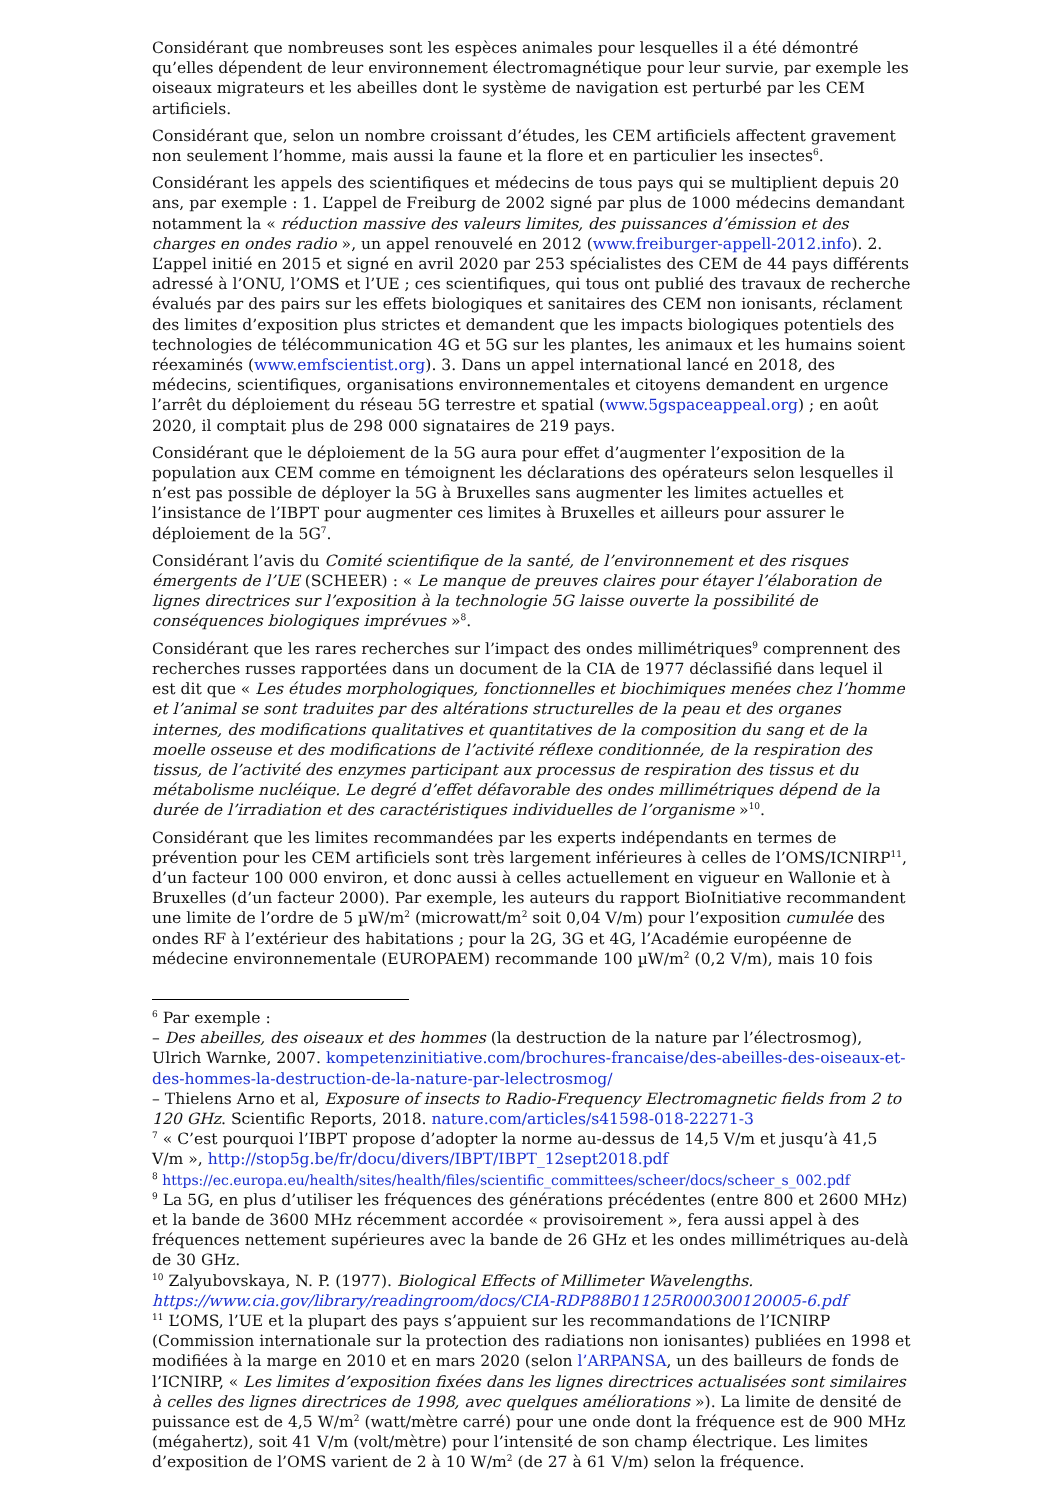Considérant que nombreuses sont les espèces animales pour lesquelles il a été démontré qu’elles dépendent de leur environnement électromagnétique pour leur survie, par exemple les oiseaux migrateurs et les abeilles dont le système de navigation est perturbé par les CEM artificiels.
Considérant que, selon un nombre croissant d’études, les CEM artificiels affectent gravement non seulement l’homme, mais aussi la faune et la flore et en particulier les insectes<sup>6</sup>.
Considérant les appels des scientifiques et médecins de tous pays qui se multiplient depuis 20 ans, par exemple : 1. L’appel de Freiburg de 2002 signé par plus de 1000 médecins demandant notamment la « réduction massive des valeurs limites, des puissances d’émission et des charges en ondes radio », un appel renouvelé en 2012 (www.freiburger-appell-2012.info). 2. L’appel initié en 2015 et signé en avril 2020 par 253 spécialistes des CEM de 44 pays différents adressé à l’ONU, l’OMS et l’UE ; ces scientifiques, qui tous ont publié des travaux de recherche évalués par des pairs sur les effets biologiques et sanitaires des CEM non ionisants, réclament des limites d’exposition plus strictes et demandent que les impacts biologiques potentiels des technologies de télécommunication 4G et 5G sur les plantes, les animaux et les humains soient réexaminés (www.emfscientist.org). 3. Dans un appel international lancé en 2018, des médecins, scientifiques, organisations environnementales et citoyens demandent en urgence l’arrêt du déploiement du réseau 5G terrestre et spatial (www.5gspaceappeal.org) ; en août 2020, il comptait plus de 298 000 signataires de 219 pays.
Considérant que le déploiement de la 5G aura pour effet d’augmenter l’exposition de la population aux CEM comme en témoignent les déclarations des opérateurs selon lesquelles il n’est pas possible de déployer la 5G à Bruxelles sans augmenter les limites actuelles et l’insistance de l’IBPT pour augmenter ces limites à Bruxelles et ailleurs pour assurer le déploiement de la 5G<sup>7</sup>.
Considérant l’avis du Comité scientifique de la santé, de l’environnement et des risques émergents de l’UE (SCHEER) : « Le manque de preuves claires pour étayer l’élaboration de lignes directrices sur l’exposition à la technologie 5G laisse ouverte la possibilité de conséquences biologiques imprévues »<sup>8</sup>.
Considérant que les rares recherches sur l’impact des ondes millimétriques<sup>9</sup> comprennent des recherches russes rapportées dans un document de la CIA de 1977 déclassifié dans lequel il est dit que « Les études morphologiques, fonctionnelles et biochimiques menées chez l’homme et l’animal se sont traduites par des altérations structurelles de la peau et des organes internes, des modifications qualitatives et quantitatives de la composition du sang et de la moelle osseuse et des modifications de l’activité réflexe conditionnée, de la respiration des tissus, de l’activité des enzymes participant aux processus de respiration des tissus et du métabolisme nucléique. Le degré d’effet défavorable des ondes millimétriques dépend de la durée de l’irradiation et des caractéristiques individuelles de l’organisme »<sup>10</sup>.
Considérant que les limites recommandées par les experts indépendants en termes de prévention pour les CEM artificiels sont très largement inférieures à celles de l’OMS/ICNIRP<sup>11</sup>, d’un facteur 100 000 environ, et donc aussi à celles actuellement en vigueur en Wallonie et à Bruxelles (d’un facteur 2000). Par exemple, les auteurs du rapport BioInitiative recommandent une limite de l’ordre de 5 µW/m<sup>2</sup> (microwatt/m<sup>2</sup> soit 0,04 V/m) pour l’exposition cumulée des ondes RF à l’extérieur des habitations ; pour la 2G, 3G et 4G, l’Académie européenne de médecine environnementale (EUROPAEM) recommande 100 µW/m<sup>2</sup> (0,2 V/m), mais 10 fois
<sup>6</sup> Par exemple :
– Des abeilles, des oiseaux et des hommes (la destruction de la nature par l’électrosmog), Ulrich Warnke, 2007. kompetenzinitiative.com/brochures-francaise/des-abeilles-des-oiseaux-et-des-hommes-la-destruction-de-la-nature-par-lelectrosmog/
– Thielens Arno et al, Exposure of insects to Radio-Frequency Electromagnetic fields from 2 to 120 GHz. Scientific Reports, 2018. nature.com/articles/s41598-018-22271-3
<sup>7</sup> « C’est pourquoi l’IBPT propose d’adopter la norme au-dessus de 14,5 V/m et jusqu’à 41,5 V/m », http://stop5g.be/fr/docu/divers/IBPT/IBPT_12sept2018.pdf
<sup>8</sup> https://ec.europa.eu/health/sites/health/files/scientific_committees/scheer/docs/scheer_s_002.pdf
<sup>9</sup> La 5G, en plus d’utiliser les fréquences des générations précédentes (entre 800 et 2600 MHz) et la bande de 3600 MHz récemment accordée « provisoirement », fera aussi appel à des fréquences nettement supérieures avec la bande de 26 GHz et les ondes millimétriques au-delà de 30 GHz.
<sup>10</sup> Zalyubovskaya, N. P. (1977). Biological Effects of Millimeter Wavelengths. https://www.cia.gov/library/readingroom/docs/CIA-RDP88B01125R000300120005-6.pdf
<sup>11</sup> L’OMS, l’UE et la plupart des pays s’appuient sur les recommandations de l’ICNIRP (Commission internationale sur la protection des radiations non ionisantes) publiées en 1998 et modifiées à la marge en 2010 et en mars 2020 (selon l’ARPANSA, un des bailleurs de fonds de l’ICNIRP, « Les limites d’exposition fixées dans les lignes directrices actualisées sont similaires à celles des lignes directrices de 1998, avec quelques améliorations »). La limite de densité de puissance est de 4,5 W/m<sup>2</sup> (watt/mètre carré) pour une onde dont la fréquence est de 900 MHz (mégahertz), soit 41 V/m (volt/mètre) pour l’intensité de son champ électrique. Les limites d’exposition de l’OMS varient de 2 à 10 W/m<sup>2</sup> (de 27 à 61 V/m) selon la fréquence.